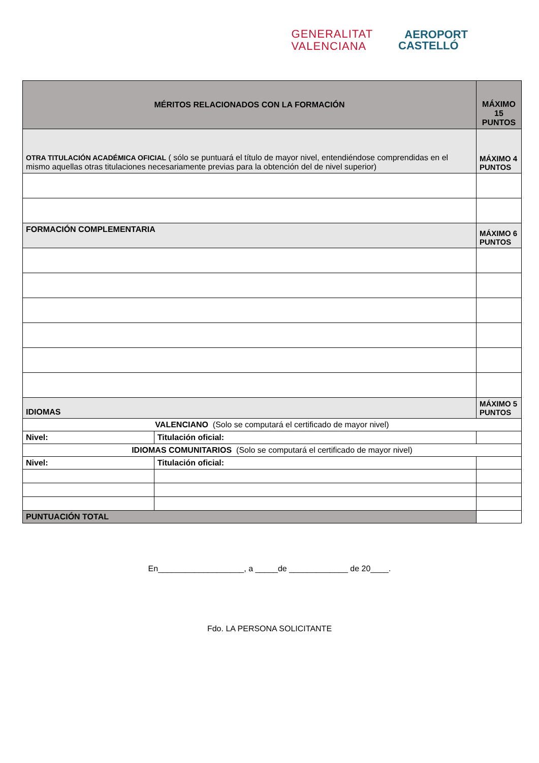GENERALITAT
VALENCIANA
AEROPORT
CASTELLÓ
| MÉRITOS RELACIONADOS CON LA FORMACIÓN | | MÁXIMO 15 PUNTOS |
| OTRA TITULACIÓN ACADÉMICA OFICIAL ( sólo se puntuará el título de mayor nivel, entendiéndose comprendidas en el mismo aquellas otras titulaciones necesariamente previas para la obtención del de nivel superior) | | MÁXIMO 4 PUNTOS |
| FORMACIÓN COMPLEMENTARIA | | MÁXIMO 6 PUNTOS |
| IDIOMAS | | MÁXIMO 5 PUNTOS |
| VALENCIANO (Solo se computará el certificado de mayor nivel) | | |
| Nivel: | Titulación oficial: | |
| IDIOMAS COMUNITARIOS (Solo se computará el certificado de mayor nivel) | | |
| Nivel: | Titulación oficial: | |
| PUNTUACIÓN TOTAL | | |
En___________________, a _____de _____________ de 20____.
Fdo. LA PERSONA SOLICITANTE